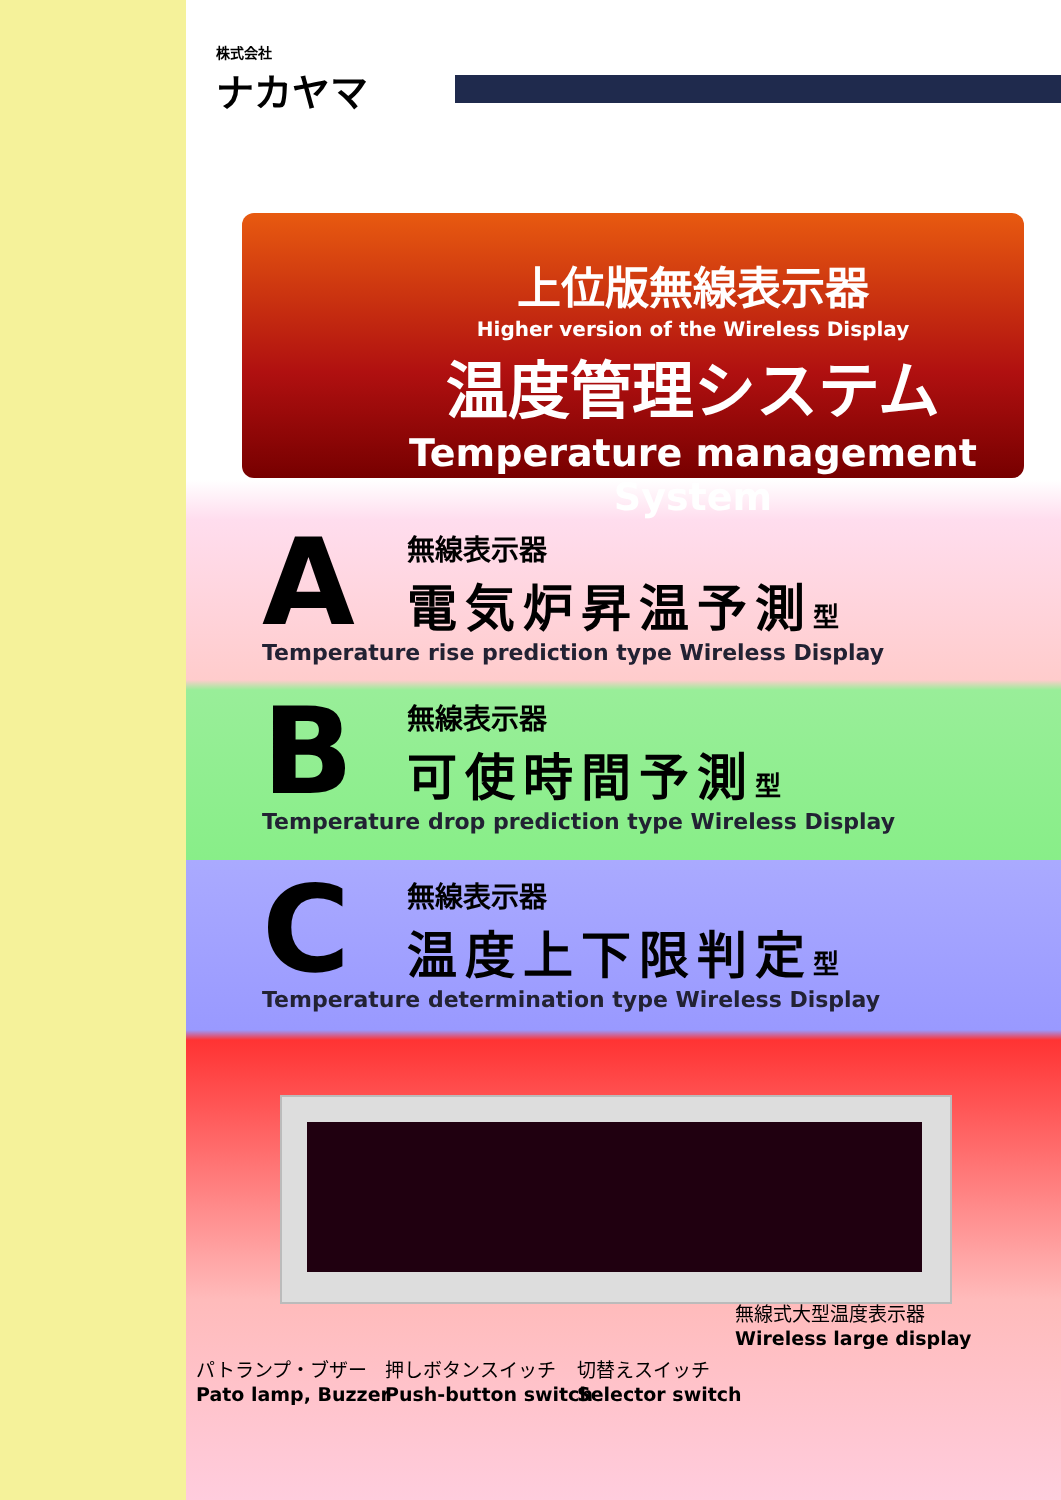株式会社
ナカヤマ
上位版無線表示器
Higher version of the Wireless Display
温度管理システム
Temperature management System
A
無線表示器
電気炉昇温予測型
Temperature rise prediction type Wireless Display
B
無線表示器
可使時間予測型
Temperature drop prediction type Wireless Display
C
無線表示器
温度上下限判定型
Temperature determination type Wireless Display
無線式大型温度表示器
Wireless large display
パトランプ・ブザー
Pato lamp, Buzzer
押しボタンスイッチ
Push-button switch
切替えスイッチ
Selector switch